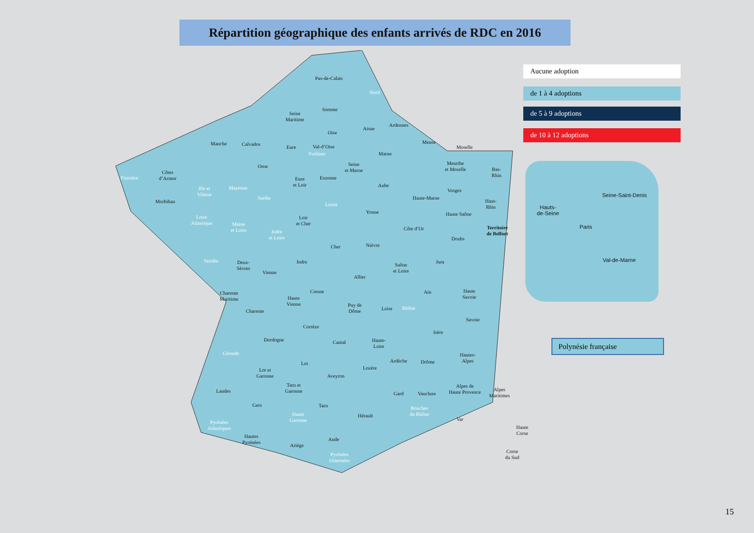Répartition géographique des enfants arrivés de RDC en 2016
Pas-de-Calais
Nord
Somme
Seine
Maritime
Oise
Aisne
Ardennes
Manche Calvados
Eure Val-d’Oise
Yvelines
Meuse
Moselle
Marne
Seine
et Marne
Meurthe
et Moselle
Bas-
Rhin
Finistère
Côtes
d’Armor
Ille et
Vilaine
Mayenne
Orne
Eure
et Loir
Essonne
Aube
Vosges
Morbihan
Sarthe
Loiret
Haute-Marne
Haut-
Rhin
Loire
Atlantique
Maine
et Loire
Loir
et Cher
Yonne Haute Saône
Côte d’Or
Indre
et Loire
Territoire
de Belfort
Doubs
Cher Nièvre
Vendée
Deux-
Sèvres
Indre
Saône
et Loire
Jura
Vienne
Allier
Charente
Maritime
Creuse
Haute
Vienne
Ain
Haute
Savoie
Puy de
Dôme
Loire Rhône
Charente
Savoie
Corrèze
Isère
Dordogne Cantal
Haute-
Loire
Gironde
Lot Ardèche Drôme
Hautes-
Alpes
Lozère
Lot et
Garonne
Aveyron
Tarn et
Garonne
Landes Gard Vaucluse
Alpes de
Haute Provence
Alpes
Maritimes
Gers Tarn
Haute
Garonne
Hérault
Bouches
du Rhône
Var
Pyrénées
Atlantiques
Haute
Corse
Hautes
Pyrénées
Aude
Ariège
Corse
du Sud
Pyrénées
Orientales
Aucune adoption
de 1 à 4 adoptions
de 5 à 9 adoptions
de 10 à 12 adoptions
Seine-Saint-Denis
Hauts-
de-Seine
Paris
Val-de-Marne
Polynésie française
15